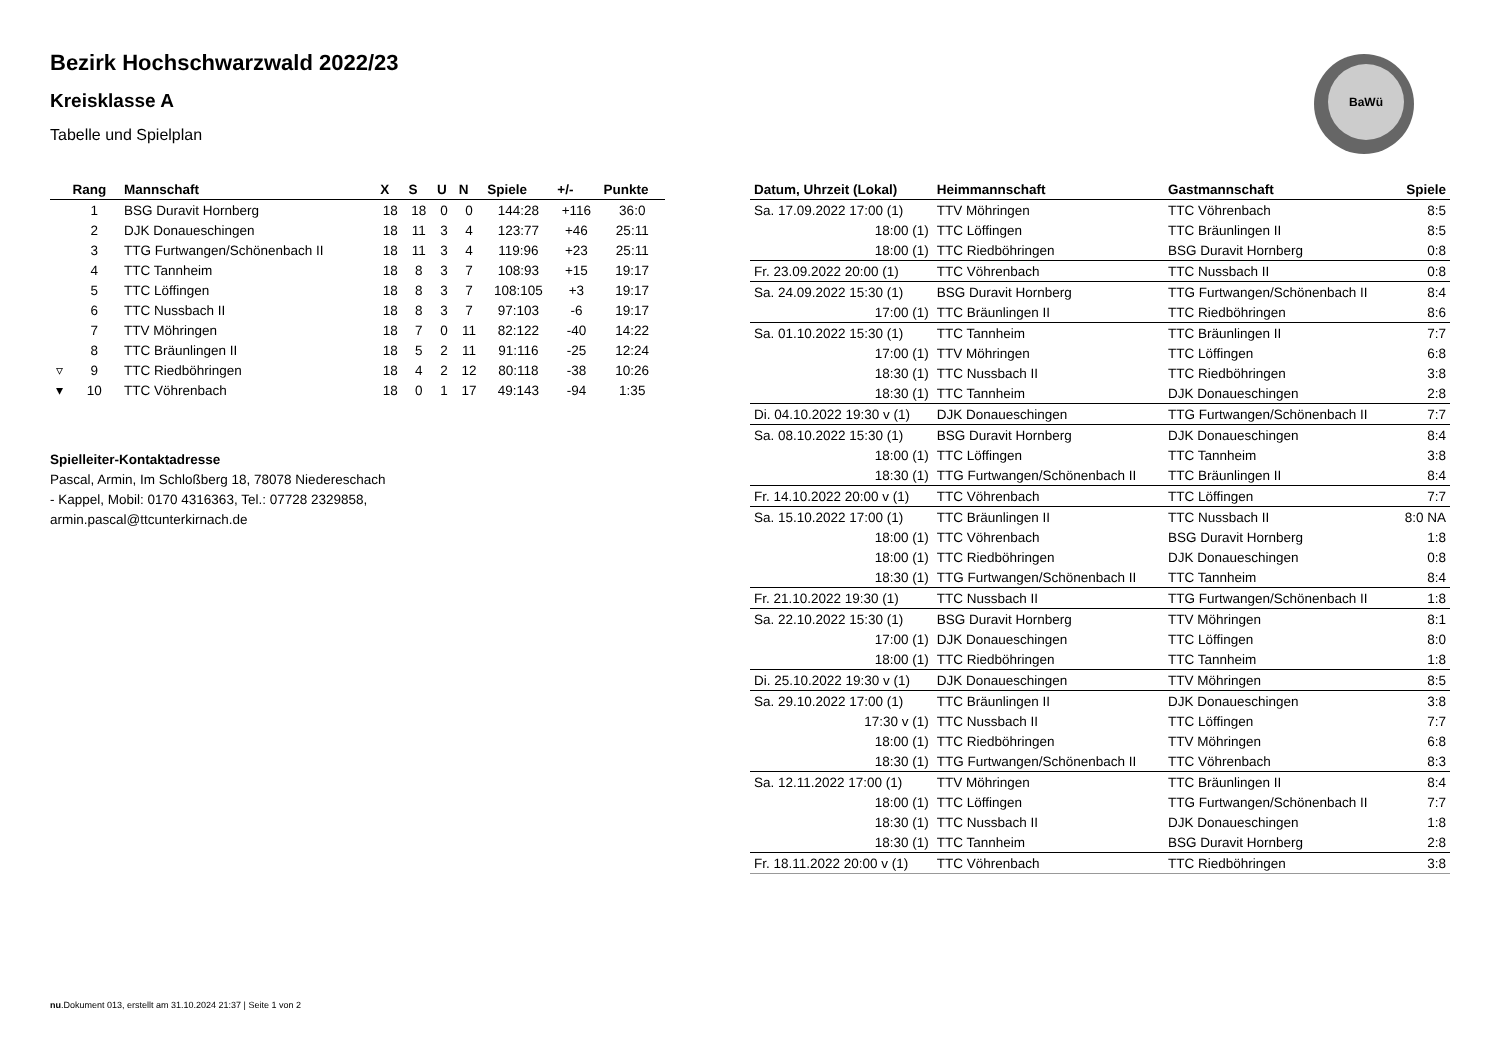BaWü
Bezirk Hochschwarzwald 2022/23
Kreisklasse A
Tabelle und Spielplan
| | Rang | Mannschaft | X | S | U | N | Spiele | +/- | Punkte |
| --- | --- | --- | --- | --- | --- | --- | --- | --- | --- |
| | 1 | BSG Duravit Hornberg | 18 | 18 | 0 | 0 | 144:28 | +116 | 36:0 |
| | 2 | DJK Donaueschingen | 18 | 11 | 3 | 4 | 123:77 | +46 | 25:11 |
| | 3 | TTG Furtwangen/Schönenbach II | 18 | 11 | 3 | 4 | 119:96 | +23 | 25:11 |
| | 4 | TTC Tannheim | 18 | 8 | 3 | 7 | 108:93 | +15 | 19:17 |
| | 5 | TTC Löffingen | 18 | 8 | 3 | 7 | 108:105 | +3 | 19:17 |
| | 6 | TTC Nussbach II | 18 | 8 | 3 | 7 | 97:103 | -6 | 19:17 |
| | 7 | TTV Möhringen | 18 | 7 | 0 | 11 | 82:122 | -40 | 14:22 |
| | 8 | TTC Bräunlingen II | 18 | 5 | 2 | 11 | 91:116 | -25 | 12:24 |
| ▿ | 9 | TTC Riedböhringen | 18 | 4 | 2 | 12 | 80:118 | -38 | 10:26 |
| ▾ | 10 | TTC Vöhrenbach | 18 | 0 | 1 | 17 | 49:143 | -94 | 1:35 |
Spielleiter-Kontaktadresse
Pascal, Armin, Im Schloßberg 18, 78078 Niedereschach
- Kappel, Mobil: 0170 4316363, Tel.: 07728 2329858,
armin.pascal@ttcunterkirnach.de
| Datum, Uhrzeit (Lokal) | Heimmannschaft | Gastmannschaft | Spiele |
| --- | --- | --- | --- |
| Sa. 17.09.2022 17:00 (1) | TTV Möhringen | TTC Vöhrenbach | 8:5 |
| 18:00 (1) | TTC Löffingen | TTC Bräunlingen II | 8:5 |
| 18:00 (1) | TTC Riedböhringen | BSG Duravit Hornberg | 0:8 |
| Fr. 23.09.2022 20:00 (1) | TTC Vöhrenbach | TTC Nussbach II | 0:8 |
| Sa. 24.09.2022 15:30 (1) | BSG Duravit Hornberg | TTG Furtwangen/Schönenbach II | 8:4 |
| 17:00 (1) | TTC Bräunlingen II | TTC Riedböhringen | 8:6 |
| Sa. 01.10.2022 15:30 (1) | TTC Tannheim | TTC Bräunlingen II | 7:7 |
| 17:00 (1) | TTV Möhringen | TTC Löffingen | 6:8 |
| 18:30 (1) | TTC Nussbach II | TTC Riedböhringen | 3:8 |
| 18:30 (1) | TTC Tannheim | DJK Donaueschingen | 2:8 |
| Di. 04.10.2022 19:30 v (1) | DJK Donaueschingen | TTG Furtwangen/Schönenbach II | 7:7 |
| Sa. 08.10.2022 15:30 (1) | BSG Duravit Hornberg | DJK Donaueschingen | 8:4 |
| 18:00 (1) | TTC Löffingen | TTC Tannheim | 3:8 |
| 18:30 (1) | TTG Furtwangen/Schönenbach II | TTC Bräunlingen II | 8:4 |
| Fr. 14.10.2022 20:00 v (1) | TTC Vöhrenbach | TTC Löffingen | 7:7 |
| Sa. 15.10.2022 17:00 (1) | TTC Bräunlingen II | TTC Nussbach II | 8:0 NA |
| 18:00 (1) | TTC Vöhrenbach | BSG Duravit Hornberg | 1:8 |
| 18:00 (1) | TTC Riedböhringen | DJK Donaueschingen | 0:8 |
| 18:30 (1) | TTG Furtwangen/Schönenbach II | TTC Tannheim | 8:4 |
| Fr. 21.10.2022 19:30 (1) | TTC Nussbach II | TTG Furtwangen/Schönenbach II | 1:8 |
| Sa. 22.10.2022 15:30 (1) | BSG Duravit Hornberg | TTV Möhringen | 8:1 |
| 17:00 (1) | DJK Donaueschingen | TTC Löffingen | 8:0 |
| 18:00 (1) | TTC Riedböhringen | TTC Tannheim | 1:8 |
| Di. 25.10.2022 19:30 v (1) | DJK Donaueschingen | TTV Möhringen | 8:5 |
| Sa. 29.10.2022 17:00 (1) | TTC Bräunlingen II | DJK Donaueschingen | 3:8 |
| 17:30 v (1) | TTC Nussbach II | TTC Löffingen | 7:7 |
| 18:00 (1) | TTC Riedböhringen | TTV Möhringen | 6:8 |
| 18:30 (1) | TTG Furtwangen/Schönenbach II | TTC Vöhrenbach | 8:3 |
| Sa. 12.11.2022 17:00 (1) | TTV Möhringen | TTC Bräunlingen II | 8:4 |
| 18:00 (1) | TTC Löffingen | TTG Furtwangen/Schönenbach II | 7:7 |
| 18:30 (1) | TTC Nussbach II | DJK Donaueschingen | 1:8 |
| 18:30 (1) | TTC Tannheim | BSG Duravit Hornberg | 2:8 |
| Fr. 18.11.2022 20:00 v (1) | TTC Vöhrenbach | TTC Riedböhringen | 3:8 |
nu.Dokument 013, erstellt am 31.10.2024 21:37 | Seite 1 von 2